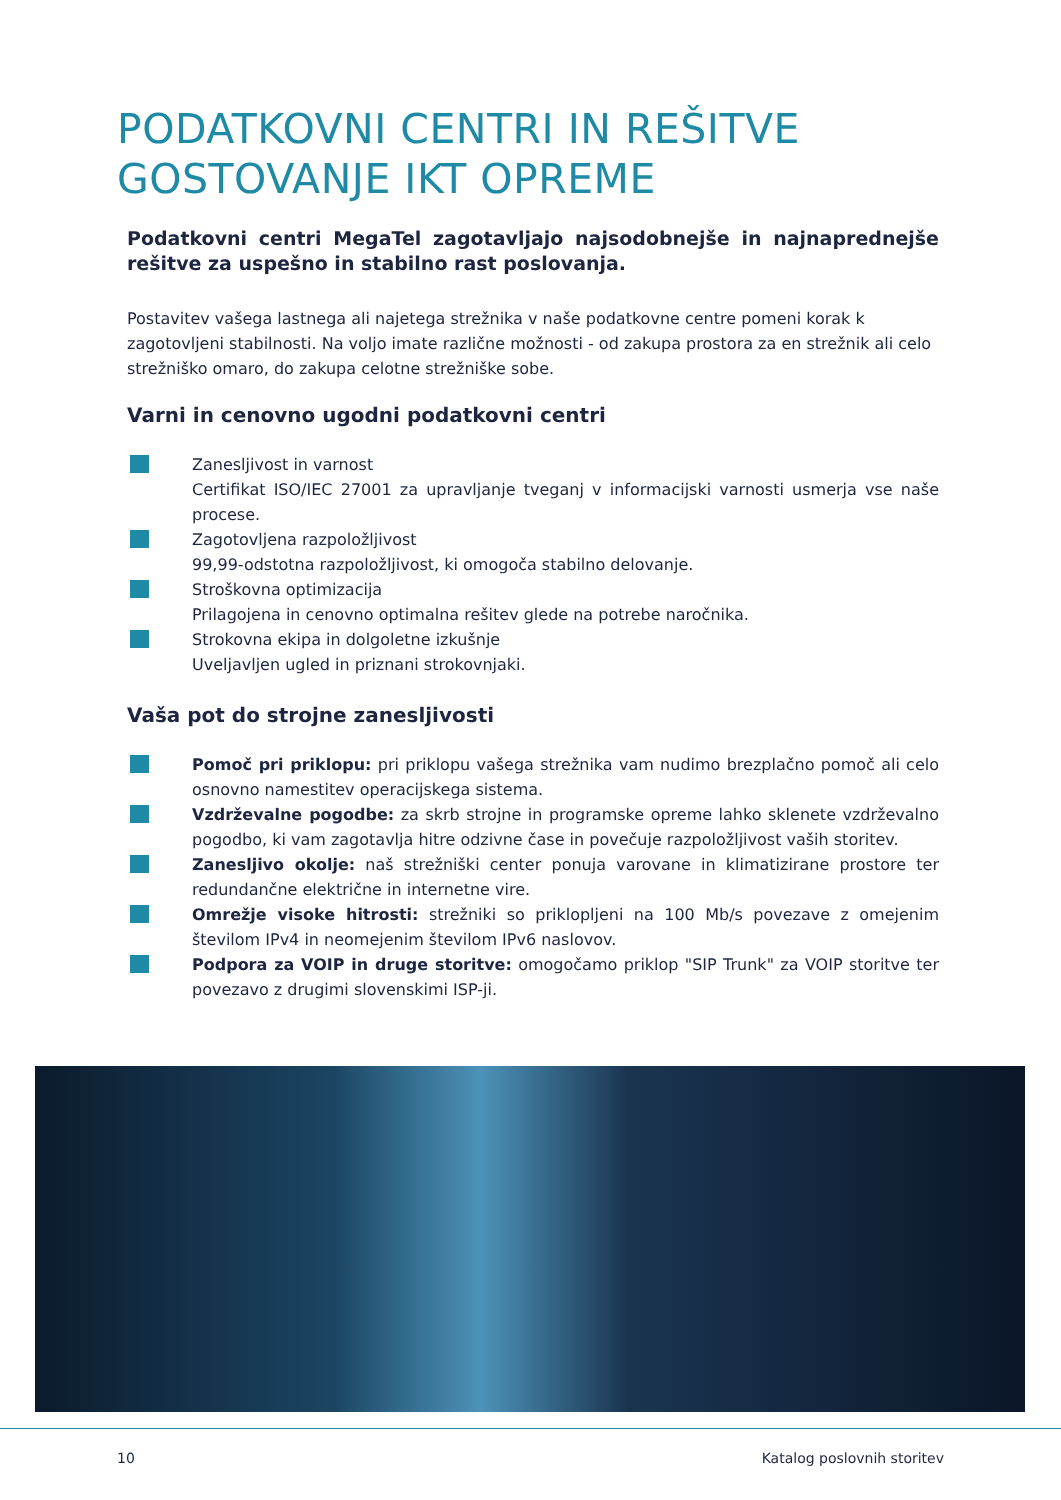PODATKOVNI CENTRI IN REŠITVE
GOSTOVANJE IKT OPREME
Podatkovni centri MegaTel zagotavljajo najsodobnejše in najnaprednejše rešitve za uspešno in stabilno rast poslovanja.
Postavitev vašega lastnega ali najetega strežnika v naše podatkovne centre pomeni korak k zagotovljeni stabilnosti. Na voljo imate različne možnosti - od zakupa prostora za en strežnik ali celo strežniško omaro, do zakupa celotne strežniške sobe.
Varni in cenovno ugodni podatkovni centri
Zanesljivost in varnost
Certifikat ISO/IEC 27001 za upravljanje tveganj v informacijski varnosti usmerja vse naše procese.
Zagotovljena razpoložljivost
99,99-odstotna razpoložljivost, ki omogoča stabilno delovanje.
Stroškovna optimizacija
Prilagojena in cenovno optimalna rešitev glede na potrebe naročnika.
Strokovna ekipa in dolgoletne izkušnje
Uveljavljen ugled in priznani strokovnjaki.
Vaša pot do strojne zanesljivosti
Pomoč pri priklopu: pri priklopu vašega strežnika vam nudimo brezplačno pomoč ali celo osnovno namestitev operacijskega sistema.
Vzdrževalne pogodbe: za skrb strojne in programske opreme lahko sklenete vzdrževalno pogodbo, ki vam zagotavlja hitre odzivne čase in povečuje razpoložljivost vaših storitev.
Zanesljivo okolje: naš strežniški center ponuja varovane in klimatizirane prostore ter redundančne električne in internetne vire.
Omrežje visoke hitrosti: strežniki so priklopljeni na 100 Mb/s povezave z omejenim številom IPv4 in neomejenim številom IPv6 naslovov.
Podpora za VOIP in druge storitve: omogočamo priklop "SIP Trunk" za VOIP storitve ter povezavo z drugimi slovenskimi ISP-ji.
10 Katalog poslovnih storitev